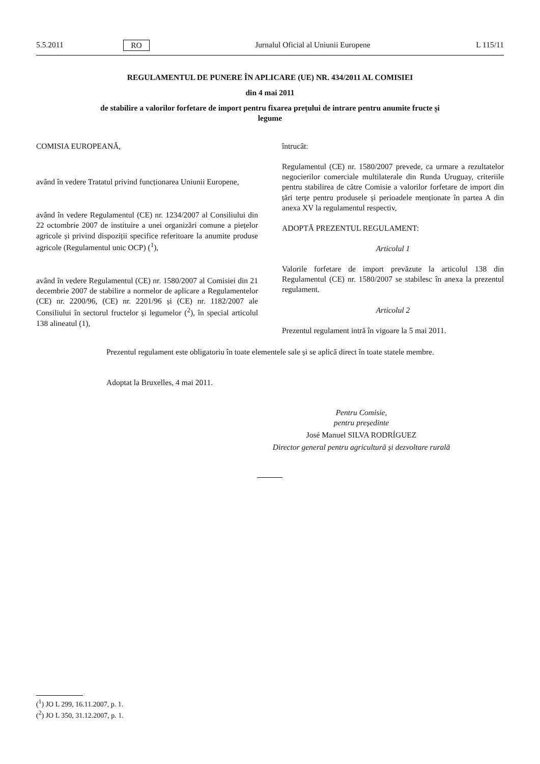5.5.2011 RO Jurnalul Oficial al Uniunii Europene L 115/11
REGULAMENTUL DE PUNERE ÎN APLICARE (UE) NR. 434/2011 AL COMISIEI
din 4 mai 2011
de stabilire a valorilor forfetare de import pentru fixarea prețului de intrare pentru anumite fructe și
legume
COMISIA EUROPEANĂ,
având în vedere Tratatul privind funcționarea Uniunii Europene,
având în vedere Regulamentul (CE) nr. 1234/2007 al Consiliului din 22 octombrie 2007 de instituire a unei organizări comune a piețelor agricole și privind dispoziții specifice referitoare la anumite produse agricole (Regulamentul unic OCP) (<sup>1</sup>),
având în vedere Regulamentul (CE) nr. 1580/2007 al Comisiei din 21 decembrie 2007 de stabilire a normelor de aplicare a Regulamentelor (CE) nr. 2200/96, (CE) nr. 2201/96 și (CE) nr. 1182/2007 ale Consiliului în sectorul fructelor și legumelor (<sup>2</sup>), în special articolul 138 alineatul (1),
întrucât:
Regulamentul (CE) nr. 1580/2007 prevede, ca urmare a rezultatelor negocierilor comerciale multilaterale din Runda Uruguay, criteriile pentru stabilirea de către Comisie a valorilor forfetare de import din țări terțe pentru produsele și perioadele menționate în partea A din anexa XV la regulamentul respectiv,
ADOPTĂ PREZENTUL REGULAMENT:
Articolul 1
Valorile forfetare de import prevăzute la articolul 138 din Regulamentul (CE) nr. 1580/2007 se stabilesc în anexa la prezentul regulament.
Articolul 2
Prezentul regulament intră în vigoare la 5 mai 2011.
Prezentul regulament este obligatoriu în toate elementele sale și se aplică direct în toate statele membre.
Adoptat la Bruxelles, 4 mai 2011.
Pentru Comisie,
pentru președinte
José Manuel SILVA RODRÍGUEZ
Director general pentru agricultură și dezvoltare rurală
(<sup>1</sup>) JO L 299, 16.11.2007, p. 1.
(<sup>2</sup>) JO L 350, 31.12.2007, p. 1.